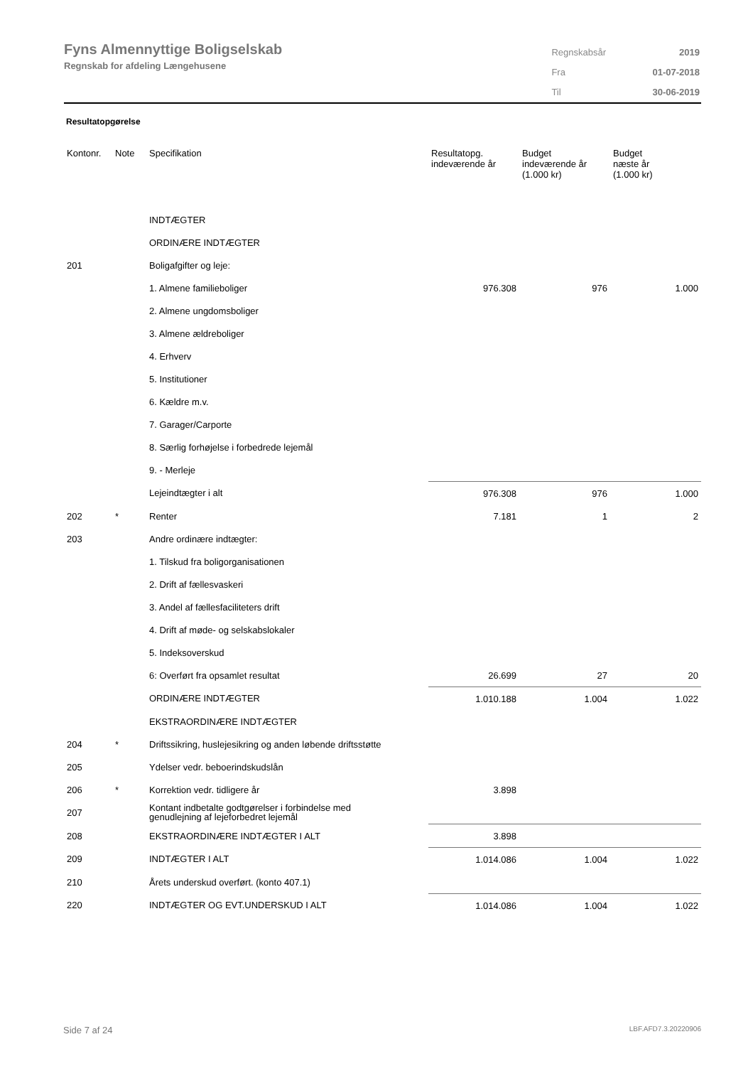Fyns Almennyttige Boligselskab
Regnskab for afdeling Længehusene
| Regnskabsår | 2019 |
| Fra | 01-07-2018 |
| Til | 30-06-2019 |
Resultatopgørelse
| Kontonr. | Note | Specifikation | Resultatopg. indeværende år | Budget indeværende år (1.000 kr) | Budget næste år (1.000 kr) |
| --- | --- | --- | --- | --- | --- |
| | | INDTÆGTER | | | |
| | | ORDINÆRE INDTÆGTER | | | |
| 201 | | Boligafgifter og leje: | | | |
| | | 1. Almene familieboliger | 976.308 | 976 | 1.000 |
| | | 2. Almene ungdomsboliger | | | |
| | | 3. Almene ældreboliger | | | |
| | | 4. Erhverv | | | |
| | | 5. Institutioner | | | |
| | | 6. Kældre m.v. | | | |
| | | 7. Garager/Carporte | | | |
| | | 8. Særlig forhøjelse i forbedrede lejemål | | | |
| | | 9. - Merleje | | | |
| | | Lejeindtægter i alt | 976.308 | 976 | 1.000 |
| 202 | * | Renter | 7.181 | 1 | 2 |
| 203 | | Andre ordinære indtægter: | | | |
| | | 1. Tilskud fra boligorganisationen | | | |
| | | 2. Drift af fællesvaskeri | | | |
| | | 3. Andel af fællesfaciliteters drift | | | |
| | | 4. Drift af møde- og selskabslokaler | | | |
| | | 5. Indeksoverskud | | | |
| | | 6: Overført fra opsamlet resultat | 26.699 | 27 | 20 |
| | | ORDINÆRE INDTÆGTER | 1.010.188 | 1.004 | 1.022 |
| | | EKSTRAORDINÆRE INDTÆGTER | | | |
| 204 | * | Driftssikring, huslejesikring og anden løbende driftsstøtte | | | |
| 205 | | Ydelser vedr. beboerindskudslån | | | |
| 206 | * | Korrektion vedr. tidligere år | 3.898 | | |
| 207 | | Kontant indbetalte godtgørelser i forbindelse med genudlejning af lejeforbedret lejemål | | | |
| 208 | | EKSTRAORDINÆRE INDTÆGTER I ALT | 3.898 | | |
| 209 | | INDTÆGTER I ALT | 1.014.086 | 1.004 | 1.022 |
| 210 | | Årets underskud overført. (konto 407.1) | | | |
| 220 | | INDTÆGTER OG EVT.UNDERSKUD I ALT | 1.014.086 | 1.004 | 1.022 |
Side 7 af 24 LBF.AFD7.3.20220906